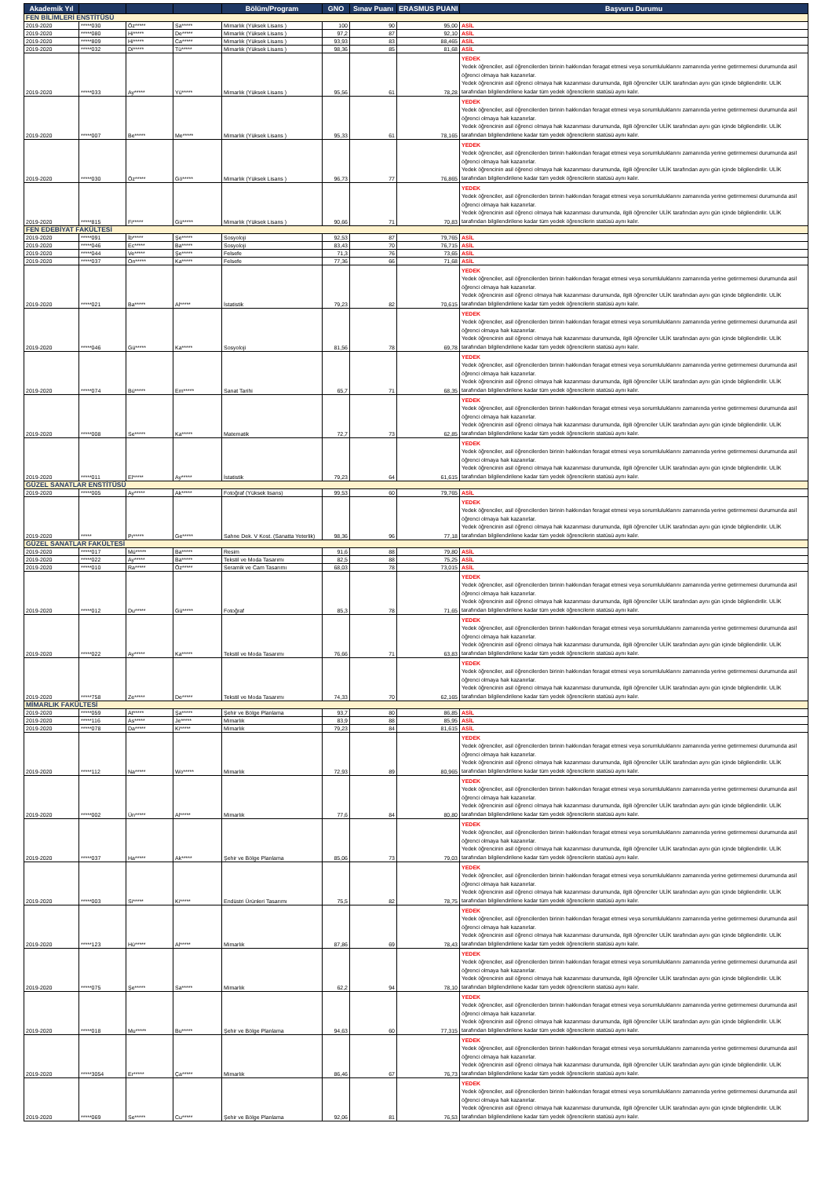| Akademik Yıl | | | | Bölüm/Program | GNO | Sınav Puanı | ERASMUS PUANI | Başvuru Durumu |
| --- | --- | --- | --- | --- | --- | --- | --- | --- |
| FEN BİLİMLERİ ENSTİTÜSÜ | | | | | | | | |
| 2019-2020 | *****030 | Öz***** | Sa***** | Mimarlık (Yüksek Lisans ) | 100 | 90 | 95,00 | ASİL |
| 2019-2020 | *****080 | Hi***** | De***** | Mimarlık (Yüksek Lisans ) | 97,2 | 87 | 92,10 | ASİL |
| 2019-2020 | *****809 | Hi***** | Ca***** | Mimarlık (Yüksek Lisans ) | 93,93 | 83 | 88,465 | ASİL |
| 2019-2020 | *****032 | Di***** | Tü***** | Mimarlık (Yüksek Lisans ) | 98,36 | 85 | 81,68 | ASİL |
| 2019-2020 | *****033 | Ay***** | Yü***** | Mimarlık (Yüksek Lisans ) | 95,56 | 61 | 78,28 | YEDEK Yedek öğrenciler, asil öğrencilerden birinin hakkından feragat etmesi veya sorumluluklarını zamanında yerine getirmemesi durumunda asil öğrenci olmaya hak kazanırlar. Yedek öğrencinin asil öğrenci olmaya hak kazanması durumunda, ilgili öğrenciler ULİK tarafından aynı gün içinde bilgilendirilir. ULİK tarafından bilgilendirilene kadar tüm yedek öğrencilerin statüsü aynı kalır. |
| 2019-2020 | *****007 | Be***** | Me***** | Mimarlık (Yüksek Lisans ) | 95,33 | 61 | 78,165 | YEDEK Yedek öğrenciler, asil öğrencilerden birinin hakkından feragat etmesi veya sorumluluklarını zamanında yerine getirmemesi durumunda asil öğrenci olmaya hak kazanırlar. Yedek öğrencinin asil öğrenci olmaya hak kazanması durumunda, ilgili öğrenciler ULİK tarafından aynı gün içinde bilgilendirilir. ULİK tarafından bilgilendirilene kadar tüm yedek öğrencilerin statüsü aynı kalır. |
| 2019-2020 | *****030 | Öz***** | Gö***** | Mimarlık (Yüksek Lisans ) | 96,73 | 77 | 76,865 | YEDEK Yedek öğrenciler, asil öğrencilerden birinin hakkından feragat etmesi veya sorumluluklarını zamanında yerine getirmemesi durumunda asil öğrenci olmaya hak kazanırlar. Yedek öğrencinin asil öğrenci olmaya hak kazanması durumunda, ilgili öğrenciler ULİK tarafından aynı gün içinde bilgilendirilir. ULİK tarafından bilgilendirilene kadar tüm yedek öğrencilerin statüsü aynı kalır. |
| 2019-2020 | *****815 | Fi***** | Gü***** | Mimarlık (Yüksek Lisans ) | 90,66 | 71 | 70,83 | YEDEK Yedek öğrenciler, asil öğrencilerden birinin hakkından feragat etmesi veya sorumluluklarını zamanında yerine getirmemesi durumunda asil öğrenci olmaya hak kazanırlar. Yedek öğrencinin asil öğrenci olmaya hak kazanması durumunda, ilgili öğrenciler ULİK tarafından aynı gün içinde bilgilendirilir. ULİK tarafından bilgilendirilene kadar tüm yedek öğrencilerin statüsü aynı kalır. |
| FEN EDEBİYAT FAKÜLTESİ | | | | | | | | |
| 2019-2020 | *****091 | İb***** | Şe***** | Sosyoloji | 92,53 | 87 | 79,765 | ASİL |
| 2019-2020 | *****046 | Ec***** | Ba***** | Sosyoloji | 83,43 | 70 | 76,715 | ASİL |
| 2019-2020 | *****044 | Ve***** | Şe***** | Felsefe | 71,3 | 76 | 73,65 | ASİL |
| 2019-2020 | *****037 | On***** | Ka***** | Felsefe | 77,36 | 66 | 71,68 | ASİL |
| 2019-2020 | *****021 | Ba***** | Al***** | İstatistik | 79,23 | 82 | 70,615 | YEDEK Yedek öğrenciler, asil öğrencilerden birinin hakkından feragat etmesi veya sorumluluklarını zamanında yerine getirmemesi durumunda asil öğrenci olmaya hak kazanırlar. Yedek öğrencinin asil öğrenci olmaya hak kazanması durumunda, ilgili öğrenciler ULİK tarafından aynı gün içinde bilgilendirilir. ULİK tarafından bilgilendirilene kadar tüm yedek öğrencilerin statüsü aynı kalır. |
| 2019-2020 | *****046 | Gü***** | Ka***** | Sosyoloji | 81,56 | 78 | 69,78 | YEDEK Yedek öğrenciler, asil öğrencilerden birinin hakkından feragat etmesi veya sorumluluklarını zamanında yerine getirmemesi durumunda asil öğrenci olmaya hak kazanırlar. Yedek öğrencinin asil öğrenci olmaya hak kazanması durumunda, ilgili öğrenciler ULİK tarafından aynı gün içinde bilgilendirilir. ULİK tarafından bilgilendirilene kadar tüm yedek öğrencilerin statüsü aynı kalır. |
| 2019-2020 | *****074 | Bü***** | Em***** | Sanat Tarihi | 65,7 | 71 | 68,35 | YEDEK Yedek öğrenciler, asil öğrencilerden birinin hakkından feragat etmesi veya sorumluluklarını zamanında yerine getirmemesi durumunda asil öğrenci olmaya hak kazanırlar. Yedek öğrencinin asil öğrenci olmaya hak kazanması durumunda, ilgili öğrenciler ULİK tarafından aynı gün içinde bilgilendirilir. ULİK tarafından bilgilendirilene kadar tüm yedek öğrencilerin statüsü aynı kalır. |
| 2019-2020 | *****008 | Se***** | Ka***** | Matematik | 72,7 | 73 | 62,85 | YEDEK Yedek öğrenciler, asil öğrencilerden birinin hakkından feragat etmesi veya sorumluluklarını zamanında yerine getirmemesi durumunda asil öğrenci olmaya hak kazanırlar. Yedek öğrencinin asil öğrenci olmaya hak kazanması durumunda, ilgili öğrenciler ULİK tarafından aynı gün içinde bilgilendirilir. ULİK tarafından bilgilendirilene kadar tüm yedek öğrencilerin statüsü aynı kalır. |
| 2019-2020 | *****011 | El***** | Ay***** | İstatistik | 79,23 | 64 | 61,615 | YEDEK Yedek öğrenciler, asil öğrencilerden birinin hakkından feragat etmesi veya sorumluluklarını zamanında yerine getirmemesi durumunda asil öğrenci olmaya hak kazanırlar. Yedek öğrencinin asil öğrenci olmaya hak kazanması durumunda, ilgili öğrenciler ULİK tarafından aynı gün içinde bilgilendirilir. ULİK tarafından bilgilendirilene kadar tüm yedek öğrencilerin statüsü aynı kalır. |
| GÜZEL SANATLAR ENSTİTÜSÜ | | | | | | | | |
| 2019-2020 | *****005 | Ay***** | Ak***** | Fotoğraf (Yüksek lisans) | 99,53 | 60 | 79,765 | ASİL |
| 2019-2020 | ***** | Pı***** | Ge***** | Sahne Dek. V Kost. (Sanatta Yeterlik) | 98,36 | 96 | 77,18 | YEDEK Yedek öğrenciler, asil öğrencilerden birinin hakkından feragat etmesi veya sorumluluklarını zamanında yerine getirmemesi durumunda asil öğrenci olmaya hak kazanırlar. Yedek öğrencinin asil öğrenci olmaya hak kazanması durumunda, ilgili öğrenciler ULİK tarafından aynı gün içinde bilgilendirilir. ULİK tarafından bilgilendirilene kadar tüm yedek öğrencilerin statüsü aynı kalır. |
| GÜZEL SANATLAR FAKÜLTESİ | | | | | | | | |
| 2019-2020 | *****017 | Mü***** | Ba***** | Resim | 91,6 | 88 | 79,80 | ASİL |
| 2019-2020 | *****022 | Ay***** | Ba***** | Tekstil ve Moda Tasarımı | 82,5 | 88 | 75,25 | ASİL |
| 2019-2020 | *****010 | Ra***** | Öz***** | Seramik ve Cam Tasarımı | 68,03 | 78 | 73,015 | ASİL |
| 2019-2020 | *****012 | Du***** | Gü***** | Fotoğraf | 85,3 | 78 | 71,65 | YEDEK Yedek öğrenciler, asil öğrencilerden birinin hakkından feragat etmesi veya sorumluluklarını zamanında yerine getirmemesi durumunda asil öğrenci olmaya hak kazanırlar. Yedek öğrencinin asil öğrenci olmaya hak kazanması durumunda, ilgili öğrenciler ULİK tarafından aynı gün içinde bilgilendirilir. ULİK tarafından bilgilendirilene kadar tüm yedek öğrencilerin statüsü aynı kalır. |
| 2019-2020 | *****022 | Ay***** | Ka***** | Tekstil ve Moda Tasarımı | 76,66 | 71 | 63,83 | YEDEK Yedek öğrenciler, asil öğrencilerden birinin hakkından feragat etmesi veya sorumluluklarını zamanında yerine getirmemesi durumunda asil öğrenci olmaya hak kazanırlar. Yedek öğrencinin asil öğrenci olmaya hak kazanması durumunda, ilgili öğrenciler ULİK tarafından aynı gün içinde bilgilendirilir. ULİK tarafından bilgilendirilene kadar tüm yedek öğrencilerin statüsü aynı kalır. |
| 2019-2020 | *****758 | Ze***** | De***** | Tekstil ve Moda Tasarımı | 74,33 | 70 | 62,165 | YEDEK Yedek öğrenciler, asil öğrencilerden birinin hakkından feragat etmesi veya sorumluluklarını zamanında yerine getirmemesi durumunda asil öğrenci olmaya hak kazanırlar. Yedek öğrencinin asil öğrenci olmaya hak kazanması durumunda, ilgili öğrenciler ULİK tarafından aynı gün içinde bilgilendirilir. ULİK tarafından bilgilendirilene kadar tüm yedek öğrencilerin statüsü aynı kalır. |
| MİMARLIK FAKÜLTESİ | | | | | | | | |
| 2019-2020 | *****059 | At***** | Şa***** | Şehir ve Bölge Planlama | 93,7 | 80 | 86,85 | ASİL |
| 2019-2020 | *****116 | As***** | Je***** | Mimarlık | 83,9 | 88 | 85,95 | ASİL |
| 2019-2020 | *****078 | Da***** | Ki***** | Mimarlık | 79,23 | 84 | 81,615 | ASİL |
| 2019-2020 | *****112 | Na***** | Wo***** | Mimarlık | 72,93 | 89 | 80,965 | YEDEK Yedek öğrenciler, asil öğrencilerden birinin hakkından feragat etmesi veya sorumluluklarını zamanında yerine getirmemesi durumunda asil öğrenci olmaya hak kazanırlar. Yedek öğrencinin asil öğrenci olmaya hak kazanması durumunda, ilgili öğrenciler ULİK tarafından aynı gün içinde bilgilendirilir. ULİK tarafından bilgilendirilene kadar tüm yedek öğrencilerin statüsü aynı kalır. |
| 2019-2020 | *****002 | Ün***** | Al***** | Mimarlık | 77,6 | 84 | 80,80 | YEDEK Yedek öğrenciler, asil öğrencilerden birinin hakkından feragat etmesi veya sorumluluklarını zamanında yerine getirmemesi durumunda asil öğrenci olmaya hak kazanırlar. Yedek öğrencinin asil öğrenci olmaya hak kazanması durumunda, ilgili öğrenciler ULİK tarafından aynı gün içinde bilgilendirilir. ULİK tarafından bilgilendirilene kadar tüm yedek öğrencilerin statüsü aynı kalır. |
| 2019-2020 | *****037 | Ha***** | Ak***** | Şehir ve Bölge Planlama | 85,06 | 73 | 79,03 | YEDEK Yedek öğrenciler, asil öğrencilerden birinin hakkından feragat etmesi veya sorumluluklarını zamanında yerine getirmemesi durumunda asil öğrenci olmaya hak kazanırlar. Yedek öğrencinin asil öğrenci olmaya hak kazanması durumunda, ilgili öğrenciler ULİK tarafından aynı gün içinde bilgilendirilir. ULİK tarafından bilgilendirilene kadar tüm yedek öğrencilerin statüsü aynı kalır. |
| 2019-2020 | *****003 | Si***** | Ki***** | Endüstri Ürünleri Tasarımı | 75,5 | 82 | 78,75 | YEDEK Yedek öğrenciler, asil öğrencilerden birinin hakkından feragat etmesi veya sorumluluklarını zamanında yerine getirmemesi durumunda asil öğrenci olmaya hak kazanırlar. Yedek öğrencinin asil öğrenci olmaya hak kazanması durumunda, ilgili öğrenciler ULİK tarafından aynı gün içinde bilgilendirilir. ULİK tarafından bilgilendirilene kadar tüm yedek öğrencilerin statüsü aynı kalır. |
| 2019-2020 | *****123 | Hü***** | Al***** | Mimarlık | 87,86 | 69 | 78,43 | YEDEK Yedek öğrenciler, asil öğrencilerden birinin hakkından feragat etmesi veya sorumluluklarını zamanında yerine getirmemesi durumunda asil öğrenci olmaya hak kazanırlar. Yedek öğrencinin asil öğrenci olmaya hak kazanması durumunda, ilgili öğrenciler ULİK tarafından aynı gün içinde bilgilendirilir. ULİK tarafından bilgilendirilene kadar tüm yedek öğrencilerin statüsü aynı kalır. |
| 2019-2020 | *****075 | Şe***** | Sa***** | Mimarlık | 62,2 | 94 | 78,10 | YEDEK Yedek öğrenciler, asil öğrencilerden birinin hakkından feragat etmesi veya sorumluluklarını zamanında yerine getirmemesi durumunda asil öğrenci olmaya hak kazanırlar. Yedek öğrencinin asil öğrenci olmaya hak kazanması durumunda, ilgili öğrenciler ULİK tarafından aynı gün içinde bilgilendirilir. ULİK tarafından bilgilendirilene kadar tüm yedek öğrencilerin statüsü aynı kalır. |
| 2019-2020 | *****018 | Mu***** | Bu***** | Şehir ve Bölge Planlama | 94,63 | 60 | 77,315 | YEDEK Yedek öğrenciler, asil öğrencilerden birinin hakkından feragat etmesi veya sorumluluklarını zamanında yerine getirmemesi durumunda asil öğrenci olmaya hak kazanırlar. Yedek öğrencinin asil öğrenci olmaya hak kazanması durumunda, ilgili öğrenciler ULİK tarafından aynı gün içinde bilgilendirilir. ULİK tarafından bilgilendirilene kadar tüm yedek öğrencilerin statüsü aynı kalır. |
| 2019-2020 | *****3054 | Er***** | Ça***** | Mimarlık | 86,46 | 67 | 76,73 | YEDEK Yedek öğrenciler, asil öğrencilerden birinin hakkından feragat etmesi veya sorumluluklarını zamanında yerine getirmemesi durumunda asil öğrenci olmaya hak kazanırlar. Yedek öğrencinin asil öğrenci olmaya hak kazanması durumunda, ilgili öğrenciler ULİK tarafından aynı gün içinde bilgilendirilir. ULİK tarafından bilgilendirilene kadar tüm yedek öğrencilerin statüsü aynı kalır. |
| 2019-2020 | *****069 | Se***** | Cu***** | Şehir ve Bölge Planlama | 92,06 | 81 | 76,53 | YEDEK Yedek öğrenciler, asil öğrencilerden birinin hakkından feragat etmesi veya sorumluluklarını zamanında yerine getirmemesi durumunda asil öğrenci olmaya hak kazanırlar. Yedek öğrencinin asil öğrenci olmaya hak kazanması durumunda, ilgili öğrenciler ULİK tarafından aynı gün içinde bilgilendirilir. ULİK tarafından bilgilendirilene kadar tüm yedek öğrencilerin statüsü aynı kalır. |